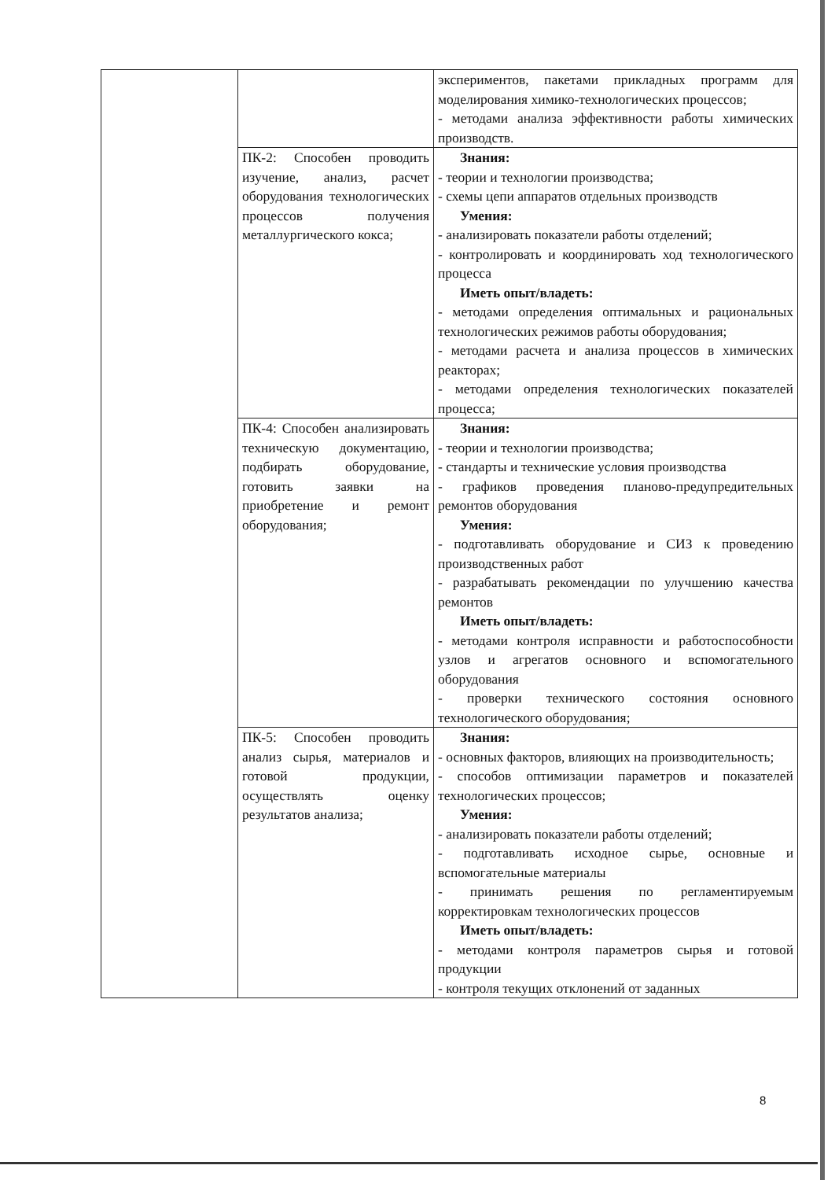| | | экспериментов, пакетами прикладных программ для моделирования химико-технологических процессов; - методами анализа эффективности работы химических производств. |
| | ПК-2: Способен проводить изучение, анализ, расчет оборудования технологических процессов получения металлургического кокса; | Знания: - теории и технологии производства; - схемы цепи аппаратов отдельных производств Умения: - анализировать показатели работы отделений; - контролировать и координировать ход технологического процесса Иметь опыт/владеть: - методами определения оптимальных и рациональных технологических режимов работы оборудования; - методами расчета и анализа процессов в химических реакторах; - методами определения технологических показателей процесса; |
| | ПК-4: Способен анализировать техническую документацию, подбирать оборудование, готовить заявки на приобретение и ремонт оборудования; | Знания: - теории и технологии производства; - стандарты и технические условия производства - графиков проведения планово-предупредительных ремонтов оборудования Умения: - подготавливать оборудование и СИЗ к проведению производственных работ - разрабатывать рекомендации по улучшению качества ремонтов Иметь опыт/владеть: - методами контроля исправности и работоспособности узлов и агрегатов основного и вспомогательного оборудования - проверки технического состояния основного технологического оборудования; |
| | ПК-5: Способен проводить анализ сырья, материалов и готовой продукции, осуществлять оценку результатов анализа; | Знания: - основных факторов, влияющих на производительность; - способов оптимизации параметров и показателей технологических процессов; Умения: - анализировать показатели работы отделений; - подготавливать исходное сырье, основные и вспомогательные материалы - принимать решения по регламентируемым корректировкам технологических процессов Иметь опыт/владеть: - методами контроля параметров сырья и готовой продукции - контроля текущих отклонений от заданных |
8